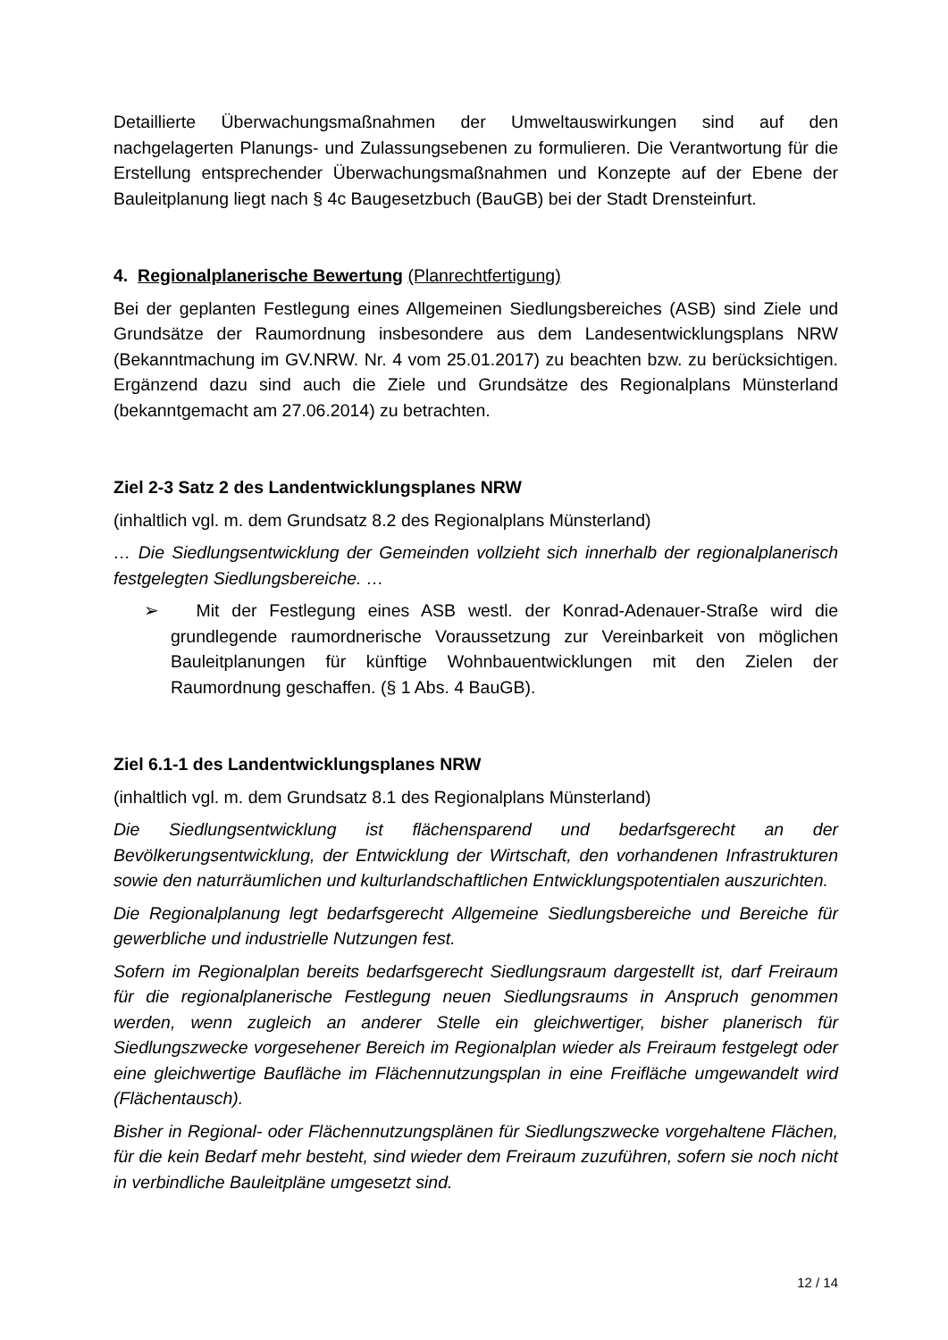Detaillierte Überwachungsmaßnahmen der Umweltauswirkungen sind auf den nachgelagerten Planungs- und Zulassungsebenen zu formulieren. Die Verantwortung für die Erstellung entsprechender Überwachungsmaßnahmen und Konzepte auf der Ebene der Bauleitplanung liegt nach § 4c Baugesetzbuch (BauGB) bei der Stadt Drensteinfurt.
4. Regionalplanerische Bewertung (Planrechtfertigung)
Bei der geplanten Festlegung eines Allgemeinen Siedlungsbereiches (ASB) sind Ziele und Grundsätze der Raumordnung insbesondere aus dem Landesentwicklungsplans NRW (Bekanntmachung im GV.NRW. Nr. 4 vom 25.01.2017) zu beachten bzw. zu berücksichtigen. Ergänzend dazu sind auch die Ziele und Grundsätze des Regionalplans Münsterland (bekanntgemacht am 27.06.2014) zu betrachten.
Ziel 2-3 Satz 2 des Landentwicklungsplanes NRW
(inhaltlich vgl. m. dem Grundsatz 8.2 des Regionalplans Münsterland)
… Die Siedlungsentwicklung der Gemeinden vollzieht sich innerhalb der regionalplanerisch festgelegten Siedlungsbereiche. …
➢ Mit der Festlegung eines ASB westl. der Konrad-Adenauer-Straße wird die grundlegende raumordnerische Voraussetzung zur Vereinbarkeit von möglichen Bauleitplanungen für künftige Wohnbauentwicklungen mit den Zielen der Raumordnung geschaffen. (§ 1 Abs. 4 BauGB).
Ziel 6.1-1 des Landentwicklungsplanes NRW
(inhaltlich vgl. m. dem Grundsatz 8.1 des Regionalplans Münsterland)
Die Siedlungsentwicklung ist flächensparend und bedarfsgerecht an der Bevölkerungsentwicklung, der Entwicklung der Wirtschaft, den vorhandenen Infrastrukturen sowie den naturräumlichen und kulturlandschaftlichen Entwicklungspotentialen auszurichten.
Die Regionalplanung legt bedarfsgerecht Allgemeine Siedlungsbereiche und Bereiche für gewerbliche und industrielle Nutzungen fest.
Sofern im Regionalplan bereits bedarfsgerecht Siedlungsraum dargestellt ist, darf Freiraum für die regionalplanerische Festlegung neuen Siedlungsraums in Anspruch genommen werden, wenn zugleich an anderer Stelle ein gleichwertiger, bisher planerisch für Siedlungszwecke vorgesehener Bereich im Regionalplan wieder als Freiraum festgelegt oder eine gleichwertige Baufläche im Flächennutzungsplan in eine Freifläche umgewandelt wird (Flächentausch).
Bisher in Regional- oder Flächennutzungsplänen für Siedlungszwecke vorgehaltene Flächen, für die kein Bedarf mehr besteht, sind wieder dem Freiraum zuzuführen, sofern sie noch nicht in verbindliche Bauleitpläne umgesetzt sind.
12 / 14